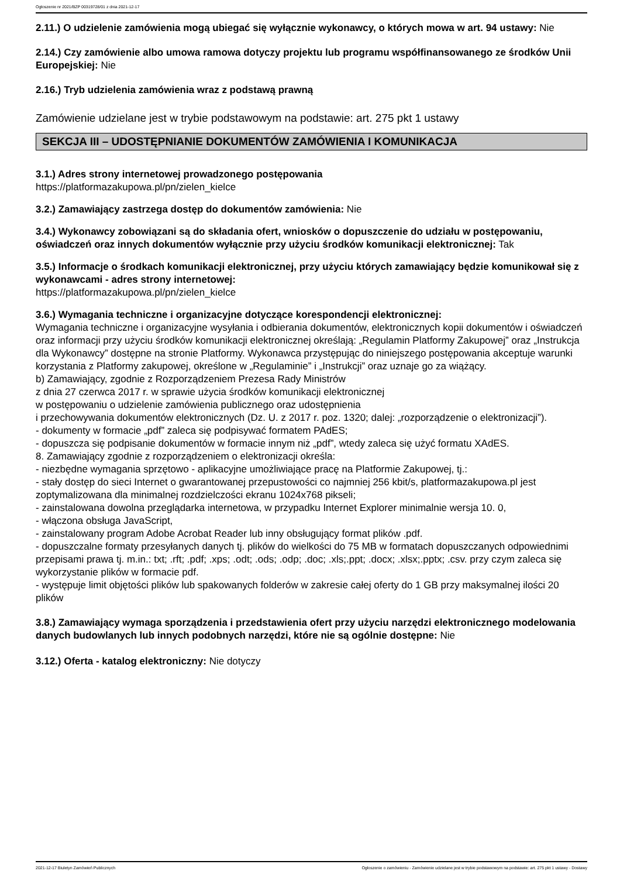Ogłoszenie nr 2021/BZP 00319728/01 z dnia 2021-12-17
2.11.) O udzielenie zamówienia mogą ubiegać się wyłącznie wykonawcy, o których mowa w art. 94 ustawy: Nie
2.14.) Czy zamówienie albo umowa ramowa dotyczy projektu lub programu współfinansowanego ze środków Unii Europejskiej: Nie
2.16.) Tryb udzielenia zamówienia wraz z podstawą prawną
Zamówienie udzielane jest w trybie podstawowym na podstawie: art. 275 pkt 1 ustawy
SEKCJA III – UDOSTĘPNIANIE DOKUMENTÓW ZAMÓWIENIA I KOMUNIKACJA
3.1.) Adres strony internetowej prowadzonego postępowania
https://platformazakupowa.pl/pn/zielen_kielce
3.2.) Zamawiający zastrzega dostęp do dokumentów zamówienia: Nie
3.4.) Wykonawcy zobowiązani są do składania ofert, wniosków o dopuszczenie do udziału w postępowaniu, oświadczeń oraz innych dokumentów wyłącznie przy użyciu środków komunikacji elektronicznej: Tak
3.5.) Informacje o środkach komunikacji elektronicznej, przy użyciu których zamawiający będzie komunikował się z wykonawcami - adres strony internetowej:
https://platformazakupowa.pl/pn/zielen_kielce
3.6.) Wymagania techniczne i organizacyjne dotyczące korespondencji elektronicznej:
Wymagania techniczne i organizacyjne wysyłania i odbierania dokumentów, elektronicznych kopii dokumentów i oświadczeń oraz informacji przy użyciu środków komunikacji elektronicznej określają: „Regulamin Platformy Zakupowej” oraz „Instrukcja dla Wykonawcy” dostępne na stronie Platformy. Wykonawca przystępując do niniejszego postępowania akceptuje warunki korzystania z Platformy zakupowej, określone w „Regulaminie” i „Instrukcji” oraz uznaje go za wiążący.
b) Zamawiający, zgodnie z Rozporządzeniem Prezesa Rady Ministrów
z dnia 27 czerwca 2017 r. w sprawie użycia środków komunikacji elektronicznej
w postępowaniu o udzielenie zamówienia publicznego oraz udostępnienia
i przechowywania dokumentów elektronicznych (Dz. U. z 2017 r. poz. 1320; dalej: „rozporządzenie o elektronizacji”).
- dokumenty w formacie „pdf” zaleca się podpisywać formatem PAdES;
- dopuszcza się podpisanie dokumentów w formacie innym niż „pdf”, wtedy zaleca się użyć formatu XAdES.
8. Zamawiający zgodnie z rozporządzeniem o elektronizacji określa:
- niezbędne wymagania sprzętowo - aplikacyjne umożliwiające pracę na Platformie Zakupowej, tj.:
- stały dostęp do sieci Internet o gwarantowanej przepustowości co najmniej 256 kbit/s, platformazakupowa.pl jest zoptymalizowana dla minimalnej rozdzielczości ekranu 1024x768 pikseli;
- zainstalowana dowolna przeglądarka internetowa, w przypadku Internet Explorer minimalnie wersja 10. 0,
- włączona obsługa JavaScript,
- zainstalowany program Adobe Acrobat Reader lub inny obsługujący format plików .pdf.
- dopuszczalne formaty przesyłanych danych tj. plików do wielkości do 75 MB w formatach dopuszczanych odpowiednimi przepisami prawa tj. m.in.: txt; .rft; .pdf; .xps; .odt; .ods; .odp; .doc; .xls;.ppt; .docx; .xlsx;.pptx; .csv. przy czym zaleca się wykorzystanie plików w formacie pdf.
- występuje limit objętości plików lub spakowanych folderów w zakresie całej oferty do 1 GB przy maksymalnej ilości 20 plików
3.8.) Zamawiający wymaga sporządzenia i przedstawienia ofert przy użyciu narzędzi elektronicznego modelowania danych budowlanych lub innych podobnych narzędzi, które nie są ogólnie dostępne: Nie
3.12.) Oferta - katalog elektroniczny: Nie dotyczy
2021-12-17 Biuletyn Zamówień Publicznych Ogłoszenie o zamówieniu - Zamówienie udzielane jest w trybie podstawowym na podstawie: art. 275 pkt 1 ustawy - Dostawy